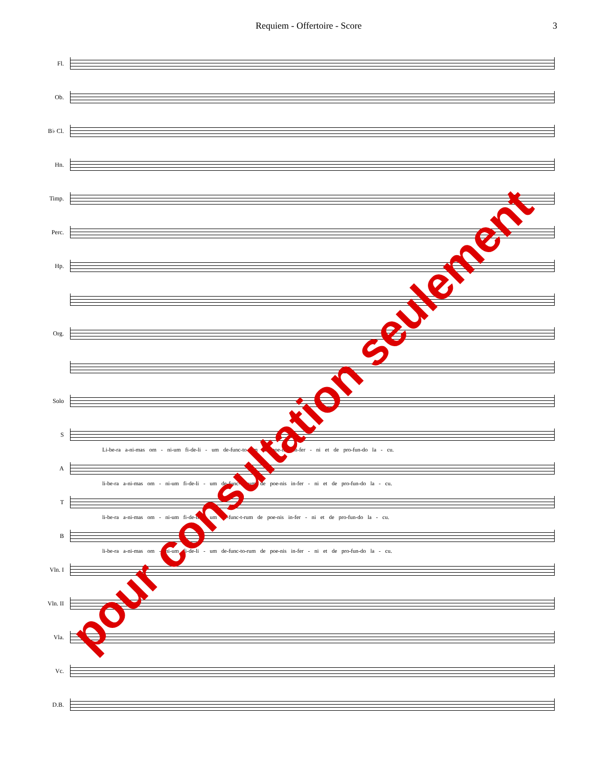Requiem - Offertoire - Score 3
Fl.
Ob.
B♭ Cl.
Hn.
Timp.
Perc.
Hp.
Org.
Solo
S
Li-be-ra a-ni-mas om - ni-um fi-de-li - um de-func-to-rum de poe-nis in-fer - ni et de pro-fun-do la - cu.
A
li-be-ra a-ni-mas om - ni-um fi-de-li - um de-func-to-rum de poe-nis in-fer - ni et de pro-fun-do la - cu.
T
li-be-ra a-ni-mas om - ni-um fi-de-li - um de-func-t-rum de poe-nis in-fer - ni et de pro-fun-do la - cu.
B
li-be-ra a-ni-mas om - ni-um fi-de-li - um de-func-to-rum de poe-nis in-fer - ni et de pro-fun-do la - cu.
Vln. I
Vln. II
Vla.
Vc.
D.B.
pour consultation seulement